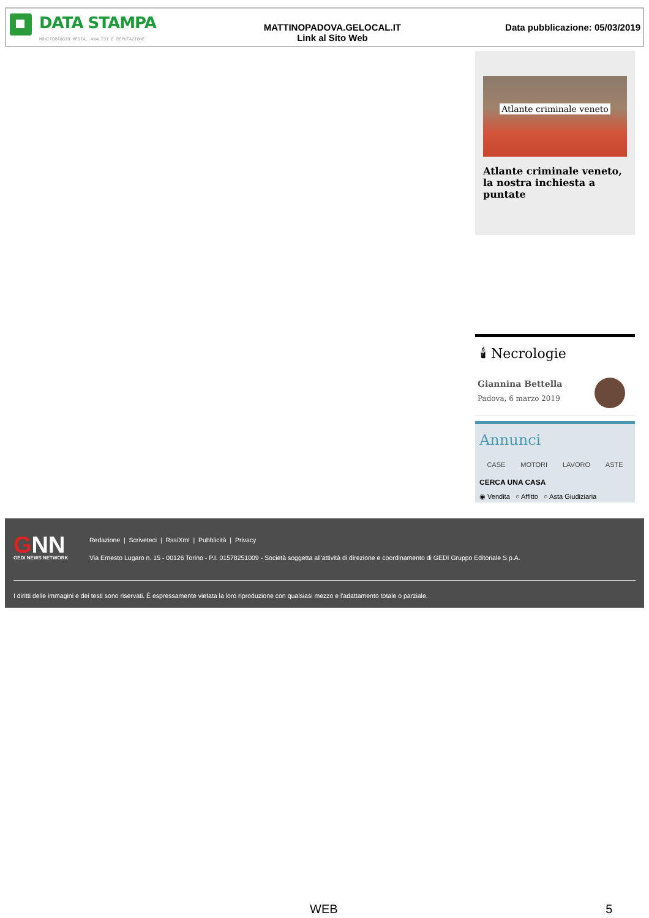DATA STAMPA
MONITORAGGIO MEDIA, ANALISI E REPUTAZIONE
MATTINOPADOVA.GELOCAL.IT
Link al Sito Web
Data pubblicazione: 05/03/2019
Atlante criminale veneto
Atlante criminale veneto, la nostra inchiesta a puntate
🕯 Necrologie
Giannina Bettella
Padova, 6 marzo 2019
Annunci
CASE MOTORI LAVORO ASTE
CERCA UNA CASA
◉ Vendita ○ Affitto ○ Asta Giudiziaria
GNN
GEDI NEWS NETWORK
Redazione | Scriveteci | Rss/Xml | Pubblicità | Privacy
Via Ernesto Lugaro n. 15 - 00126 Torino - P.I. 01578251009 - Società soggetta all'attività di direzione e coordinamento di GEDI Gruppo Editoriale S.p.A.
I diritti delle immagini e dei testi sono riservati. È espressamente vietata la loro riproduzione con qualsiasi mezzo e l'adattamento totale o parziale.
WEB 5